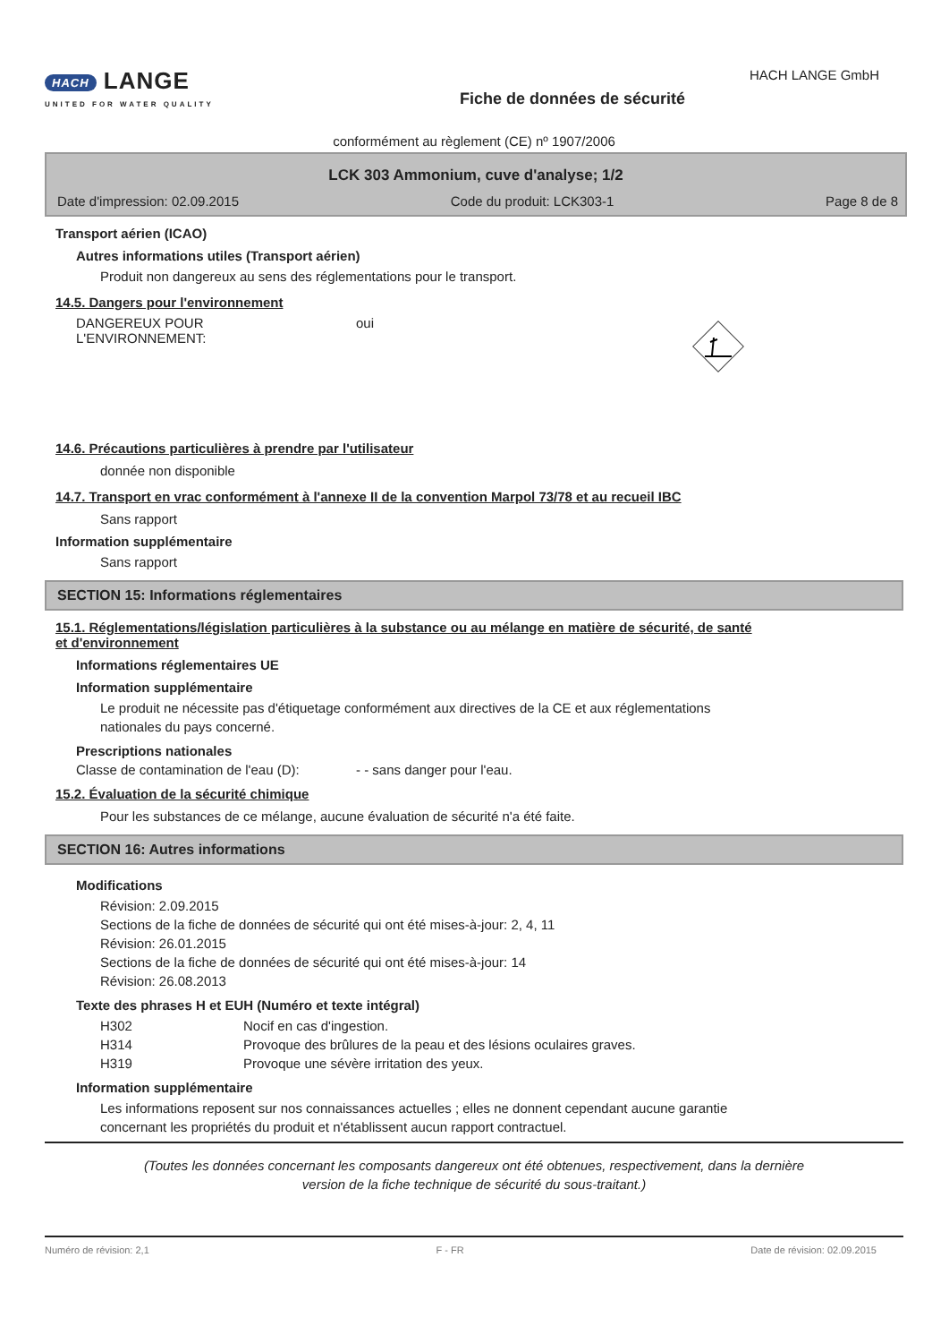HACH LANGE
UNITED FOR WATER QUALITY
HACH LANGE GmbH
Fiche de données de sécurité
conformément au règlement (CE) nº 1907/2006
LCK 303 Ammonium, cuve d'analyse; 1/2
Date d'impression: 02.09.2015 Code du produit: LCK303-1 Page 8 de 8
Transport aérien (ICAO)
Autres informations utiles (Transport aérien)
Produit non dangereux au sens des réglementations pour le transport.
14.5. Dangers pour l'environnement
DANGEREUX POUR
L'ENVIRONNEMENT:
oui
14.6. Précautions particulières à prendre par l'utilisateur
donnée non disponible
14.7. Transport en vrac conformément à l'annexe II de la convention Marpol 73/78 et au recueil IBC
Sans rapport
Information supplémentaire
Sans rapport
SECTION 15: Informations réglementaires
15.1. Réglementations/législation particulières à la substance ou au mélange en matière de sécurité, de santé
et d'environnement
Informations réglementaires UE
Information supplémentaire
Le produit ne nécessite pas d'étiquetage conformément aux directives de la CE et aux réglementations
nationales du pays concerné.
Prescriptions nationales
Classe de contamination de l'eau (D):
- - sans danger pour l'eau.
15.2. Évaluation de la sécurité chimique
Pour les substances de ce mélange, aucune évaluation de sécurité n'a été faite.
SECTION 16: Autres informations
Modifications
Révision: 2.09.2015
Sections de la fiche de données de sécurité qui ont été mises-à-jour: 2, 4, 11
Révision: 26.01.2015
Sections de la fiche de données de sécurité qui ont été mises-à-jour: 14
Révision: 26.08.2013
Texte des phrases H et EUH (Numéro et texte intégral)
H302 Nocif en cas d'ingestion.
H314 Provoque des brûlures de la peau et des lésions oculaires graves.
H319 Provoque une sévère irritation des yeux.
Information supplémentaire
Les informations reposent sur nos connaissances actuelles ; elles ne donnent cependant aucune garantie
concernant les propriétés du produit et n'établissent aucun rapport contractuel.
(Toutes les données concernant les composants dangereux ont été obtenues, respectivement, dans la dernière
version de la fiche technique de sécurité du sous-traitant.)
Numéro de révision: 2,1 F - FR Date de révision: 02.09.2015